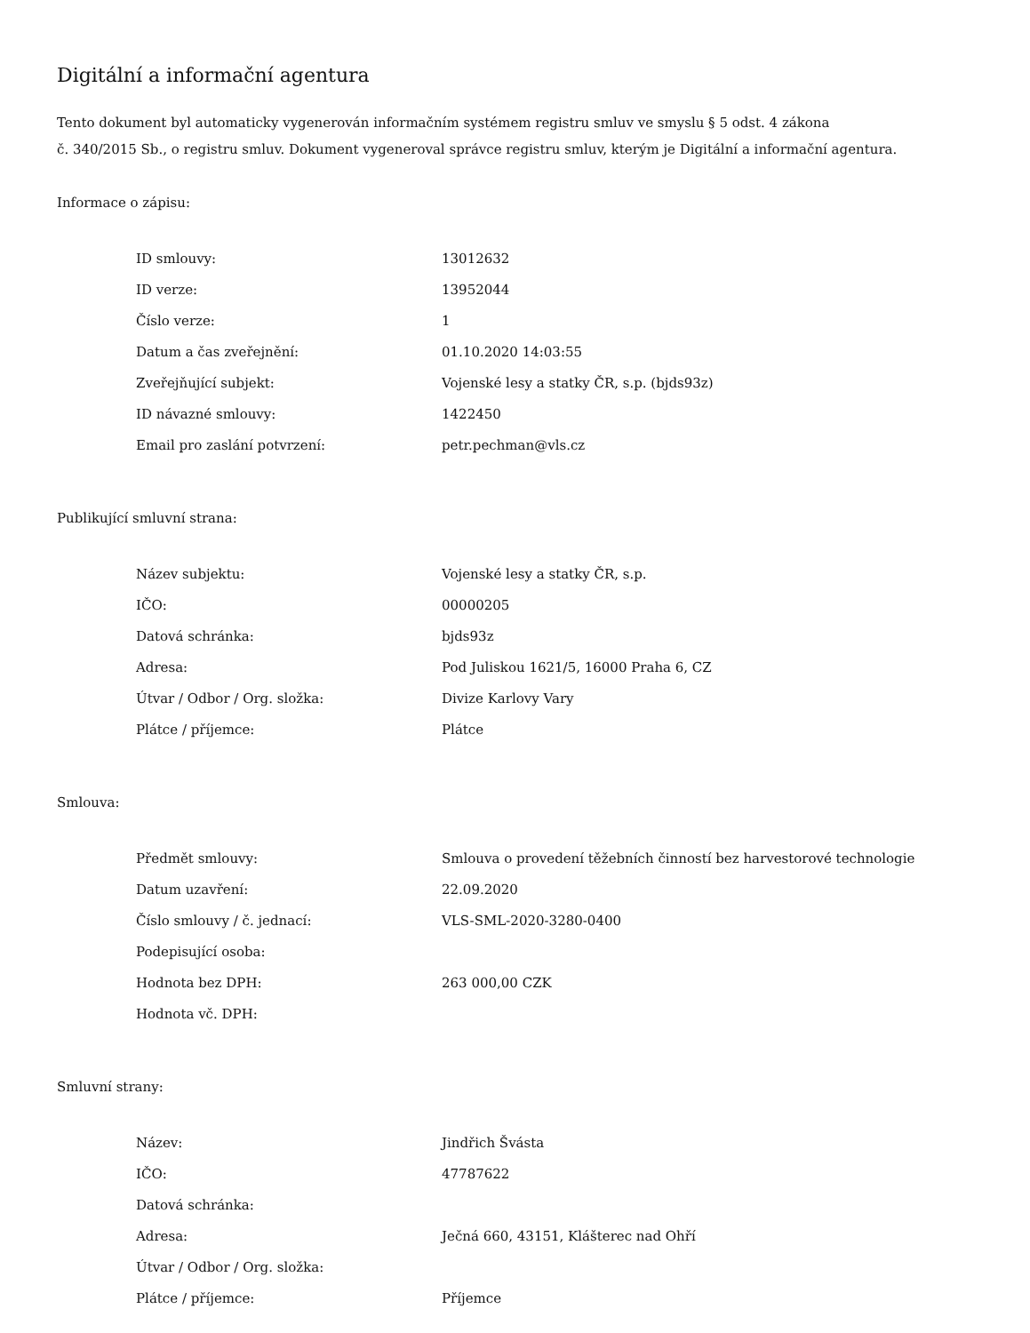Digitální a informační agentura
Tento dokument byl automaticky vygenerován informačním systémem registru smluv ve smyslu § 5 odst. 4 zákona
č. 340/2015 Sb., o registru smluv. Dokument vygeneroval správce registru smluv, kterým je Digitální a informační agentura.
Informace o zápisu:
| ID smlouvy: | 13012632 |
| ID verze: | 13952044 |
| Číslo verze: | 1 |
| Datum a čas zveřejnění: | 01.10.2020 14:03:55 |
| Zveřejňující subjekt: | Vojenské lesy a statky ČR, s.p. (bjds93z) |
| ID návazné smlouvy: | 1422450 |
| Email pro zaslání potvrzení: | petr.pechman@vls.cz |
Publikující smluvní strana:
| Název subjektu: | Vojenské lesy a statky ČR, s.p. |
| IČO: | 00000205 |
| Datová schránka: | bjds93z |
| Adresa: | Pod Juliskou 1621/5, 16000 Praha 6, CZ |
| Útvar / Odbor / Org. složka: | Divize Karlovy Vary |
| Plátce / příjemce: | Plátce |
Smlouva:
| Předmět smlouvy: | Smlouva o provedení těžebních činností bez harvestorové technologie |
| Datum uzavření: | 22.09.2020 |
| Číslo smlouvy / č. jednací: | VLS-SML-2020-3280-0400 |
| Podepisující osoba: | |
| Hodnota bez DPH: | 263 000,00 CZK |
| Hodnota vč. DPH: | |
Smluvní strany:
| Název: | Jindřich Švásta |
| IČO: | 47787622 |
| Datová schránka: | |
| Adresa: | Ječná 660, 43151, Klášterec nad Ohří |
| Útvar / Odbor / Org. složka: | |
| Plátce / příjemce: | Příjemce |